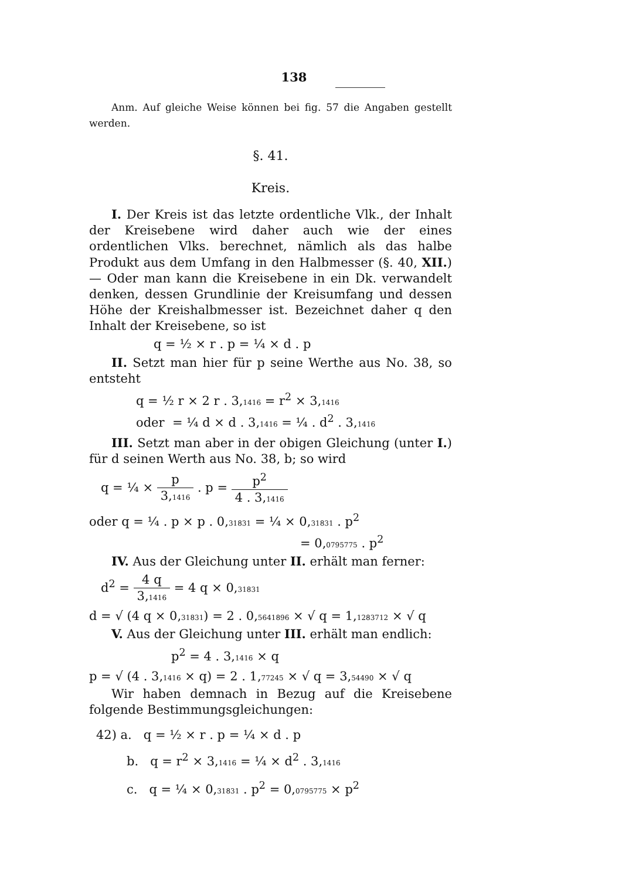138
Anm. Auf gleiche Weise können bei fig. 57 die Angaben gestellt werden.
§. 41.
Kreis.
I. Der Kreis ist das letzte ordentliche Vlk., der Inhalt der Kreisebene wird daher auch wie der eines ordentlichen Vlks. berechnet, nämlich als das halbe Produkt aus dem Umfang in den Halbmesser (§. 40, XII.) — Oder man kann die Kreisebene in ein Dk. verwandelt denken, dessen Grundlinie der Kreisumfang und dessen Höhe der Kreishalbmesser ist. Bezeichnet daher q den Inhalt der Kreisebene, so ist
q = ½ × r . p = ¼ × d . p
II. Setzt man hier für p seine Werthe aus No. 38, so entsteht
q = ½ r × 2 r . 3,<sub>1416</sub> = r<sup>2</sup> × 3,<sub>1416</sub>
oder = ¼ d × d . 3,<sub>1416</sub> = ¼ . d<sup>2</sup> . 3,<sub>1416</sub>
III. Setzt man aber in der obigen Gleichung (unter I.) für d seinen Werth aus No. 38, b; so wird
q = ¼ × p 3,<sub>1416</sub> . p = p<sup>2</sup> 4 . 3,<sub>1416</sub>
oder q = ¼ . p × p . 0,<sub>31831</sub> = ¼ × 0,<sub>31831</sub> . p<sup>2</sup>
= 0,<sub>0795775</sub> . p<sup>2</sup>
IV. Aus der Gleichung unter II. erhält man ferner:
d<sup>2</sup> = 4 q 3,<sub>1416</sub> = 4 q × 0,<sub>31831</sub>
d = √ (4 q × 0,<sub>31831</sub>) = 2 . 0,<sub>5641896</sub> × √ q = 1,<sub>1283712</sub> × √ q
V. Aus der Gleichung unter III. erhält man endlich:
p<sup>2</sup> = 4 . 3,<sub>1416</sub> × q
p = √ (4 . 3,<sub>1416</sub> × q) = 2 . 1,<sub>77245</sub> × √ q = 3,<sub>54490</sub> × √ q
Wir haben demnach in Bezug auf die Kreisebene folgende Bestimmungsgleichungen:
42) a. q = ½ × r . p = ¼ × d . p
b. q = r<sup>2</sup> × 3,<sub>1416</sub> = ¼ × d<sup>2</sup> . 3,<sub>1416</sub>
c. q = ¼ × 0,<sub>31831</sub> . p<sup>2</sup> = 0,<sub>0795775</sub> × p<sup>2</sup>